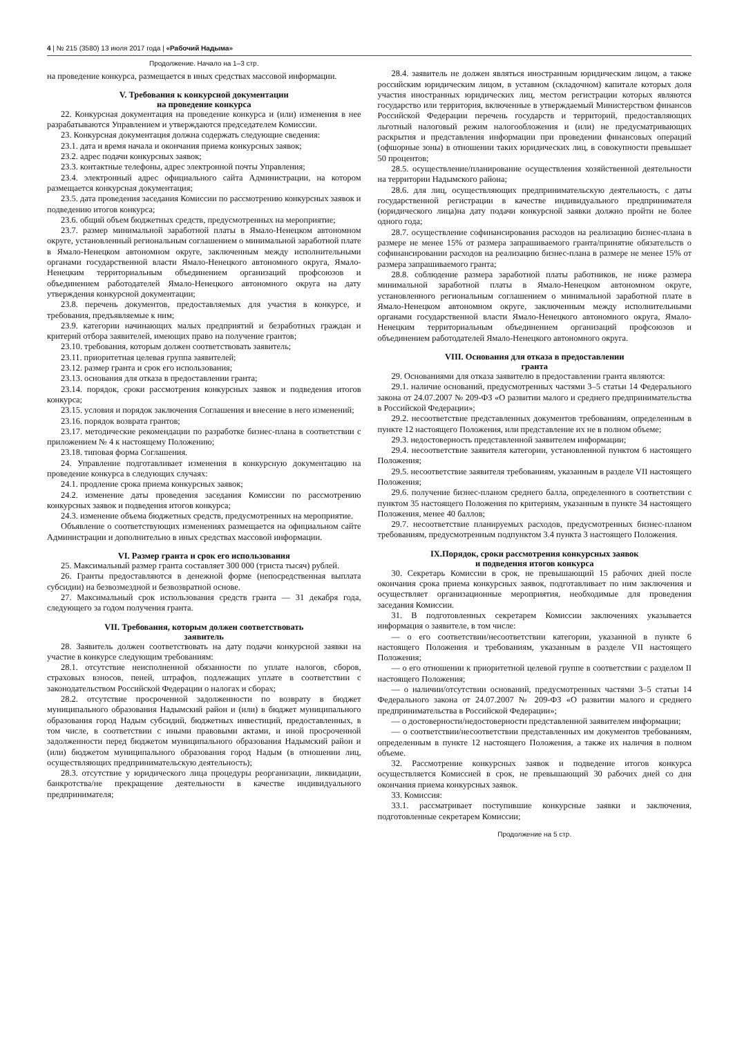4 | № 215 (3580) 13 июля 2017 года | «Рабочий Надыма»
Продолжение. Начало на 1–3 стр.
на проведение конкурса, размещается в иных средствах массовой информации.
V. Требования к конкурсной документации
на проведение конкурса
22. Конкурсная документация на проведение конкурса и (или) изменения в нее разрабатываются Управлением и утверждаются председателем Комиссии.
23. Конкурсная документация должна содержать следующие сведения:
23.1. дата и время начала и окончания приема конкурсных заявок;
23.2. адрес подачи конкурсных заявок;
23.3. контактные телефоны, адрес электронной почты Управления;
23.4. электронный адрес официального сайта Администрации, на котором размещается конкурсная документация;
23.5. дата проведения заседания Комиссии по рассмотрению конкурсных заявок и подведению итогов конкурса;
23.6. общий объем бюджетных средств, предусмотренных на мероприятие;
23.7. размер минимальной заработной платы в Ямало-Ненецком автономном округе, установленный региональным соглашением о минимальной заработной плате в Ямало-Ненецком автономном округе, заключенным между исполнительными органами государственной власти Ямало-Ненецкого автономного округа, Ямало-Ненецким территориальным объединением организаций профсоюзов и объединением работодателей Ямало-Ненецкого автономного округа на дату утверждения конкурсной документации;
23.8. перечень документов, предоставляемых для участия в конкурсе, и требования, предъявляемые к ним;
23.9. категории начинающих малых предприятий и безработных граждан и критерий отбора заявителей, имеющих право на получение грантов;
23.10. требования, которым должен соответствовать заявитель;
23.11. приоритетная целевая группа заявителей;
23.12. размер гранта и срок его использования;
23.13. основания для отказа в предоставлении гранта;
23.14. порядок, сроки рассмотрения конкурсных заявок и подведения итогов конкурса;
23.15. условия и порядок заключения Соглашения и внесение в него изменений;
23.16. порядок возврата грантов;
23.17. методические рекомендации по разработке бизнес-плана в соответствии с приложением № 4 к настоящему Положению;
23.18. типовая форма Соглашения.
24. Управление подготавливает изменения в конкурсную документацию на проведение конкурса в следующих случаях:
24.1. продление срока приема конкурсных заявок;
24.2. изменение даты проведения заседания Комиссии по рассмотрению конкурсных заявок и подведения итогов конкурса;
24.3. изменение объема бюджетных средств, предусмотренных на мероприятие.
Объявление о соответствующих изменениях размещается на официальном сайте Администрации и дополнительно в иных средствах массовой информации.
VI. Размер гранта и срок его использования
25. Максимальный размер гранта составляет 300 000 (триста тысяч) рублей.
26. Гранты предоставляются в денежной форме (непосредственная выплата субсидии) на безвозмездной и безвозвратной основе.
27. Максимальный срок использования средств гранта — 31 декабря года, следующего за годом получения гранта.
VII. Требования, которым должен соответствовать
заявитель
28. Заявитель должен соответствовать на дату подачи конкурсной заявки на участие в конкурсе следующим требованиям:
28.1. отсутствие неисполненной обязанности по уплате налогов, сборов, страховых взносов, пеней, штрафов, подлежащих уплате в соответствии с законодательством Российской Федерации о налогах и сборах;
28.2. отсутствие просроченной задолженности по возврату в бюджет муниципального образования Надымский район и (или) в бюджет муниципального образования город Надым субсидий, бюджетных инвестиций, предоставленных, в том числе, в соответствии с иными правовыми актами, и иной просроченной задолженности перед бюджетом муниципального образования Надымский район и (или) бюджетом муниципального образования город Надым (в отношении лиц, осуществляющих предпринимательскую деятельность);
28.3. отсутствие у юридического лица процедуры реорганизации, ликвидации, банкротства/не прекращение деятельности в качестве индивидуального предпринимателя;
28.4. заявитель не должен являться иностранным юридическим лицом, а также российским юридическим лицом, в уставном (складочном) капитале которых доля участия иностранных юридических лиц, местом регистрации которых являются государство или территория, включенные в утверждаемый Министерством финансов Российской Федерации перечень государств и территорий, предоставляющих льготный налоговый режим налогообложения и (или) не предусматривающих раскрытия и представления информации при проведении финансовых операций (офшорные зоны) в отношении таких юридических лиц, в совокупности превышает 50 процентов;
28.5. осуществление/планирование осуществления хозяйственной деятельности на территории Надымского района;
28.6. для лиц, осуществляющих предпринимательскую деятельность, с даты государственной регистрации в качестве индивидуального предпринимателя (юридического лица)на дату подачи конкурсной заявки должно пройти не более одного года;
28.7. осуществление софинансирования расходов на реализацию бизнес-плана в размере не менее 15% от размера запрашиваемого гранта/принятие обязательств о софинансировании расходов на реализацию бизнес-плана в размере не менее 15% от размера запрашиваемого гранта;
28.8. соблюдение размера заработной платы работников, не ниже размера минимальной заработной платы в Ямало-Ненецком автономном округе, установленного региональным соглашением о минимальной заработной плате в Ямало-Ненецком автономном округе, заключенным между исполнительными органами государственной власти Ямало-Ненецкого автономного округа, Ямало-Ненецким территориальным объединением организаций профсоюзов и объединением работодателей Ямало-Ненецкого автономного округа.
VIII. Основания для отказа в предоставлении
гранта
29. Основаниями для отказа заявителю в предоставлении гранта являются:
29.1. наличие оснований, предусмотренных частями 3–5 статьи 14 Федерального закона от 24.07.2007 № 209-ФЗ «О развитии малого и среднего предпринимательства в Российской Федерации»;
29.2. несоответствие представленных документов требованиям, определенным в пункте 12 настоящего Положения, или представление их не в полном объеме;
29.3. недостоверность представленной заявителем информации;
29.4. несоответствие заявителя категории, установленной пунктом 6 настоящего Положения;
29.5. несоответствие заявителя требованиям, указанным в разделе VII настоящего Положения;
29.6. получение бизнес-планом среднего балла, определенного в соответствии с пунктом 35 настоящего Положения по критериям, указанным в пункте 34 настоящего Положения, менее 40 баллов;
29.7. несоответствие планируемых расходов, предусмотренных бизнес-планом требованиям, предусмотренным подпунктом 3.4 пункта 3 настоящего Положения.
IX.Порядок, сроки рассмотрения конкурсных заявок
и подведения итогов конкурса
30. Секретарь Комиссии в срок, не превышающий 15 рабочих дней после окончания срока приема конкурсных заявок, подготавливает по ним заключения и осуществляет организационные мероприятия, необходимые для проведения заседания Комиссии.
31. В подготовленных секретарем Комиссии заключениях указывается информация о заявителе, в том числе:
— о его соответствии/несоответствии категории, указанной в пункте 6 настоящего Положения и требованиям, указанным в разделе VII настоящего Положения;
— о его отношении к приоритетной целевой группе в соответствии с разделом II настоящего Положения;
— о наличии/отсутствии оснований, предусмотренных частями 3–5 статьи 14 Федерального закона от 24.07.2007 № 209-ФЗ «О развитии малого и среднего предпринимательства в Российской Федерации»;
— о достоверности/недостоверности представленной заявителем информации;
— о соответствии/несоответствии представленных им документов требованиям, определенным в пункте 12 настоящего Положения, а также их наличия в полном объеме.
32. Рассмотрение конкурсных заявок и подведение итогов конкурса осуществляется Комиссией в срок, не превышающий 30 рабочих дней со дня окончания приема конкурсных заявок.
33. Комиссия:
33.1. рассматривает поступившие конкурсные заявки и заключения, подготовленные секретарем Комиссии;
Продолжение на 5 стр.